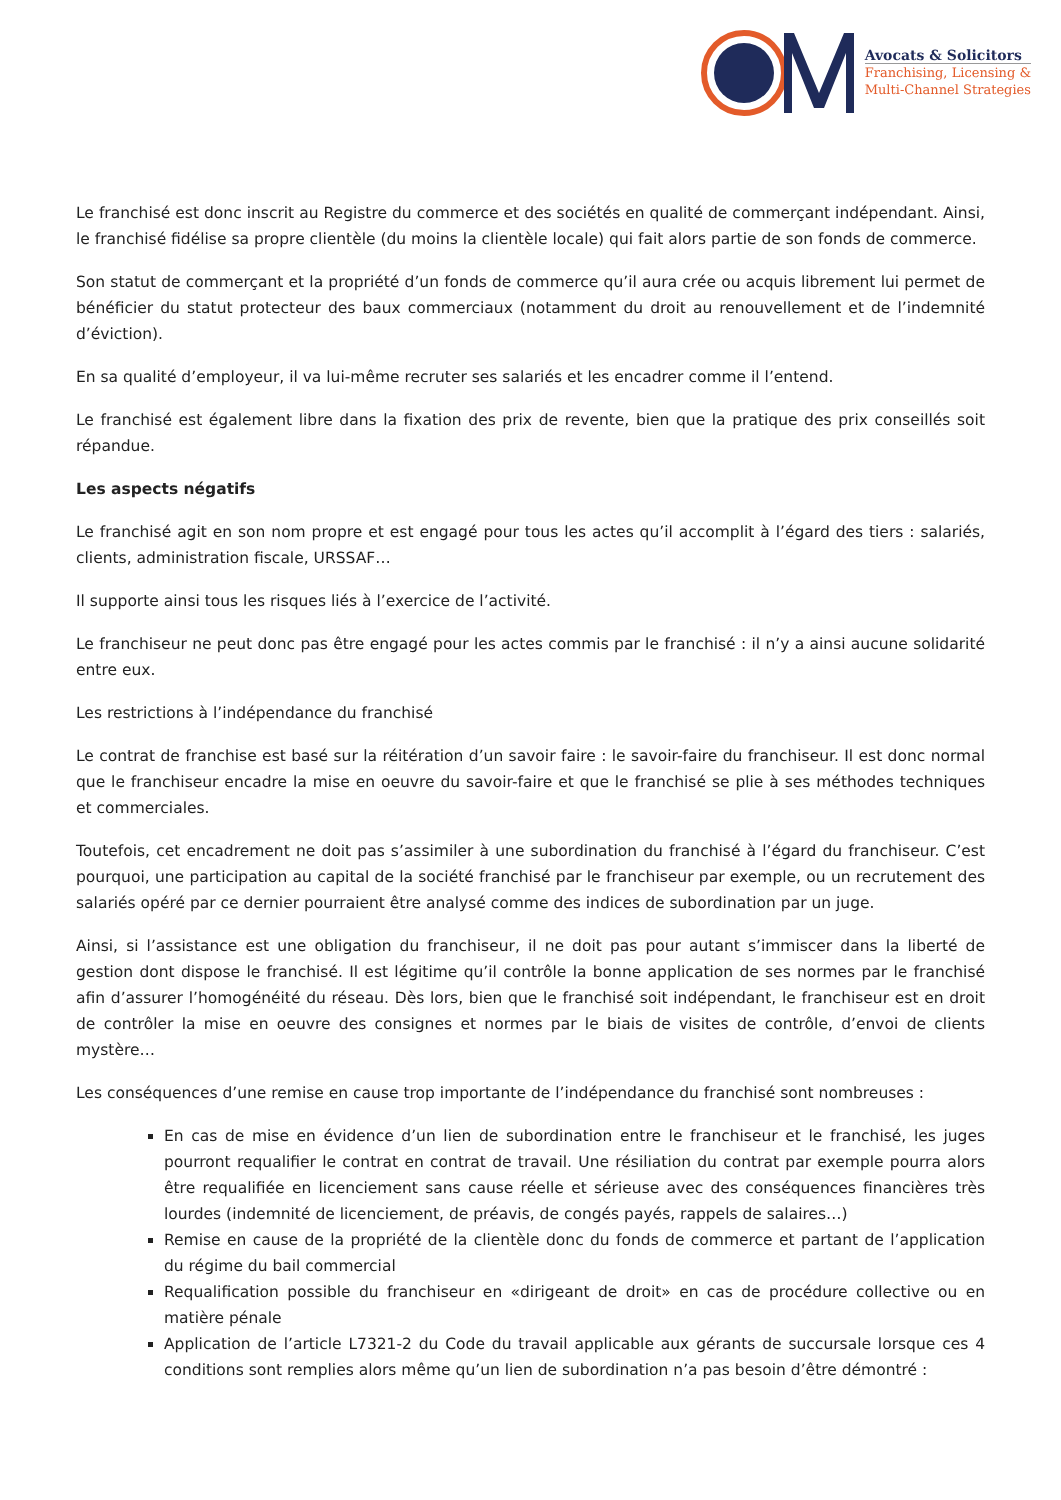Avocats & Solicitors
Franchising, Licensing &
Multi-Channel Strategies
Le franchisé est donc inscrit au Registre du commerce et des sociétés en qualité de commerçant indépendant. Ainsi, le franchisé fidélise sa propre clientèle (du moins la clientèle locale) qui fait alors partie de son fonds de commerce.
Son statut de commerçant et la propriété d’un fonds de commerce qu’il aura crée ou acquis librement lui permet de bénéficier du statut protecteur des baux commerciaux (notamment du droit au renouvellement et de l’indemnité d’éviction).
En sa qualité d’employeur, il va lui-même recruter ses salariés et les encadrer comme il l’entend.
Le franchisé est également libre dans la fixation des prix de revente, bien que la pratique des prix conseillés soit répandue.
Les aspects négatifs
Le franchisé agit en son nom propre et est engagé pour tous les actes qu’il accomplit à l’égard des tiers : salariés, clients, administration fiscale, URSSAF…
Il supporte ainsi tous les risques liés à l’exercice de l’activité.
Le franchiseur ne peut donc pas être engagé pour les actes commis par le franchisé : il n’y a ainsi aucune solidarité entre eux.
Les restrictions à l’indépendance du franchisé
Le contrat de franchise est basé sur la réitération d’un savoir faire : le savoir-faire du franchiseur. Il est donc normal que le franchiseur encadre la mise en oeuvre du savoir-faire et que le franchisé se plie à ses méthodes techniques et commerciales.
Toutefois, cet encadrement ne doit pas s’assimiler à une subordination du franchisé à l’égard du franchiseur. C’est pourquoi, une participation au capital de la société franchisé par le franchiseur par exemple, ou un recrutement des salariés opéré par ce dernier pourraient être analysé comme des indices de subordination par un juge.
Ainsi, si l’assistance est une obligation du franchiseur, il ne doit pas pour autant s’immiscer dans la liberté de gestion dont dispose le franchisé. Il est légitime qu’il contrôle la bonne application de ses normes par le franchisé afin d’assurer l’homogénéité du réseau. Dès lors, bien que le franchisé soit indépendant, le franchiseur est en droit de contrôler la mise en oeuvre des consignes et normes par le biais de visites de contrôle, d’envoi de clients mystère…
Les conséquences d’une remise en cause trop importante de l’indépendance du franchisé sont nombreuses :
En cas de mise en évidence d’un lien de subordination entre le franchiseur et le franchisé, les juges pourront requalifier le contrat en contrat de travail. Une résiliation du contrat par exemple pourra alors être requalifiée en licenciement sans cause réelle et sérieuse avec des conséquences financières très lourdes (indemnité de licenciement, de préavis, de congés payés, rappels de salaires…)
Remise en cause de la propriété de la clientèle donc du fonds de commerce et partant de l’application du régime du bail commercial
Requalification possible du franchiseur en «dirigeant de droit» en cas de procédure collective ou en matière pénale
Application de l’article L7321-2 du Code du travail applicable aux gérants de succursale lorsque ces 4 conditions sont remplies alors même qu’un lien de subordination n’a pas besoin d’être démontré :